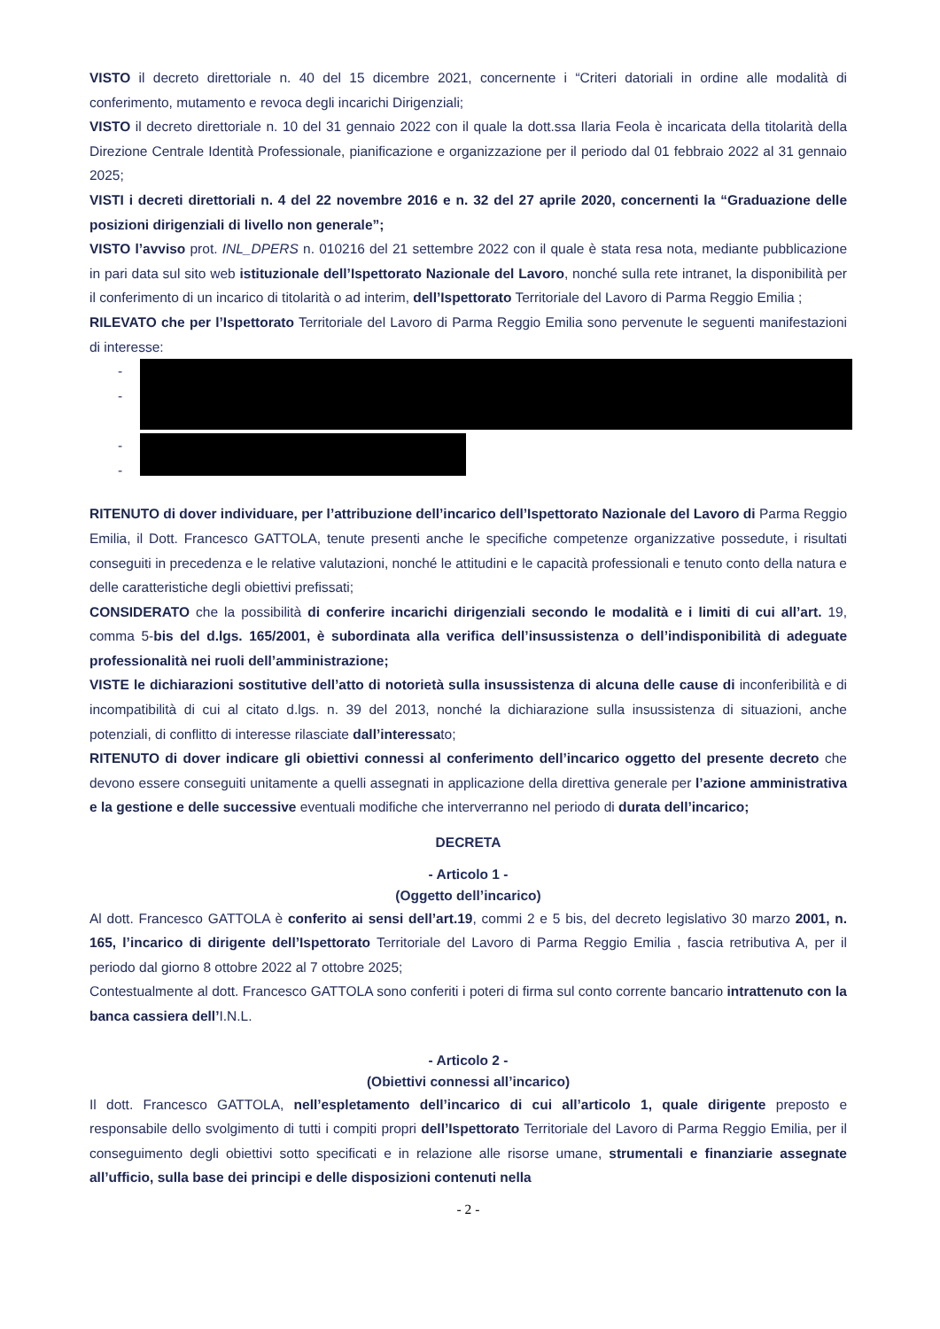VISTO il decreto direttoriale n. 40 del 15 dicembre 2021, concernente i “Criteri datoriali in ordine alle modalità di conferimento, mutamento e revoca degli incarichi Dirigenziali;
VISTO il decreto direttoriale n. 10 del 31 gennaio 2022 con il quale la dott.ssa Ilaria Feola è incaricata della titolarità della Direzione Centrale Identità Professionale, pianificazione e organizzazione per il periodo dal 01 febbraio 2022 al 31 gennaio 2025;
VISTI i decreti direttoriali n. 4 del 22 novembre 2016 e n. 32 del 27 aprile 2020, concernenti la “Graduazione delle posizioni dirigenziali di livello non generale”;
VISTO l’avviso prot. INL_DPERS n. 010216 del 21 settembre 2022 con il quale è stata resa nota, mediante pubblicazione in pari data sul sito web istituzionale dell’Ispettorato Nazionale del Lavoro, nonché sulla rete intranet, la disponibilità per il conferimento di un incarico di titolarità o ad interim, dell’Ispettorato Territoriale del Lavoro di Parma Reggio Emilia ;
RILEVATO che per l’Ispettorato Territoriale del Lavoro di Parma Reggio Emilia sono pervenute le seguenti manifestazioni di interesse:
-
-
-
-
RITENUTO di dover individuare, per l’attribuzione dell’incarico dell’Ispettorato Nazionale del Lavoro di Parma Reggio Emilia, il Dott. Francesco GATTOLA, tenute presenti anche le specifiche competenze organizzative possedute, i risultati conseguiti in precedenza e le relative valutazioni, nonché le attitudini e le capacità professionali e tenuto conto della natura e delle caratteristiche degli obiettivi prefissati;
CONSIDERATO che la possibilità di conferire incarichi dirigenziali secondo le modalità e i limiti di cui all’art. 19, comma 5-bis del d.lgs. 165/2001, è subordinata alla verifica dell’insussistenza o dell’indisponibilità di adeguate professionalità nei ruoli dell’amministrazione;
VISTE le dichiarazioni sostitutive dell’atto di notorietà sulla insussistenza di alcuna delle cause di inconferibilità e di incompatibilità di cui al citato d.lgs. n. 39 del 2013, nonché la dichiarazione sulla insussistenza di situazioni, anche potenziali, di conflitto di interesse rilasciate dall’interessato;
RITENUTO di dover indicare gli obiettivi connessi al conferimento dell’incarico oggetto del presente decreto che devono essere conseguiti unitamente a quelli assegnati in applicazione della direttiva generale per l’azione amministrativa e la gestione e delle successive eventuali modifiche che interverranno nel periodo di durata dell’incarico;
DECRETA
- Articolo 1 -
(Oggetto dell’incarico)
Al dott. Francesco GATTOLA è conferito ai sensi dell’art.19, commi 2 e 5 bis, del decreto legislativo 30 marzo 2001, n. 165, l’incarico di dirigente dell’Ispettorato Territoriale del Lavoro di Parma Reggio Emilia , fascia retributiva A, per il periodo dal giorno 8 ottobre 2022 al 7 ottobre 2025;
Contestualmente al dott. Francesco GATTOLA sono conferiti i poteri di firma sul conto corrente bancario intrattenuto con la banca cassiera dell’I.N.L.
- Articolo 2 -
(Obiettivi connessi all’incarico)
Il dott. Francesco GATTOLA, nell’espletamento dell’incarico di cui all’articolo 1, quale dirigente preposto e responsabile dello svolgimento di tutti i compiti propri dell’Ispettorato Territoriale del Lavoro di Parma Reggio Emilia, per il conseguimento degli obiettivi sotto specificati e in relazione alle risorse umane, strumentali e finanziarie assegnate all’ufficio, sulla base dei principi e delle disposizioni contenuti nella
- 2 -